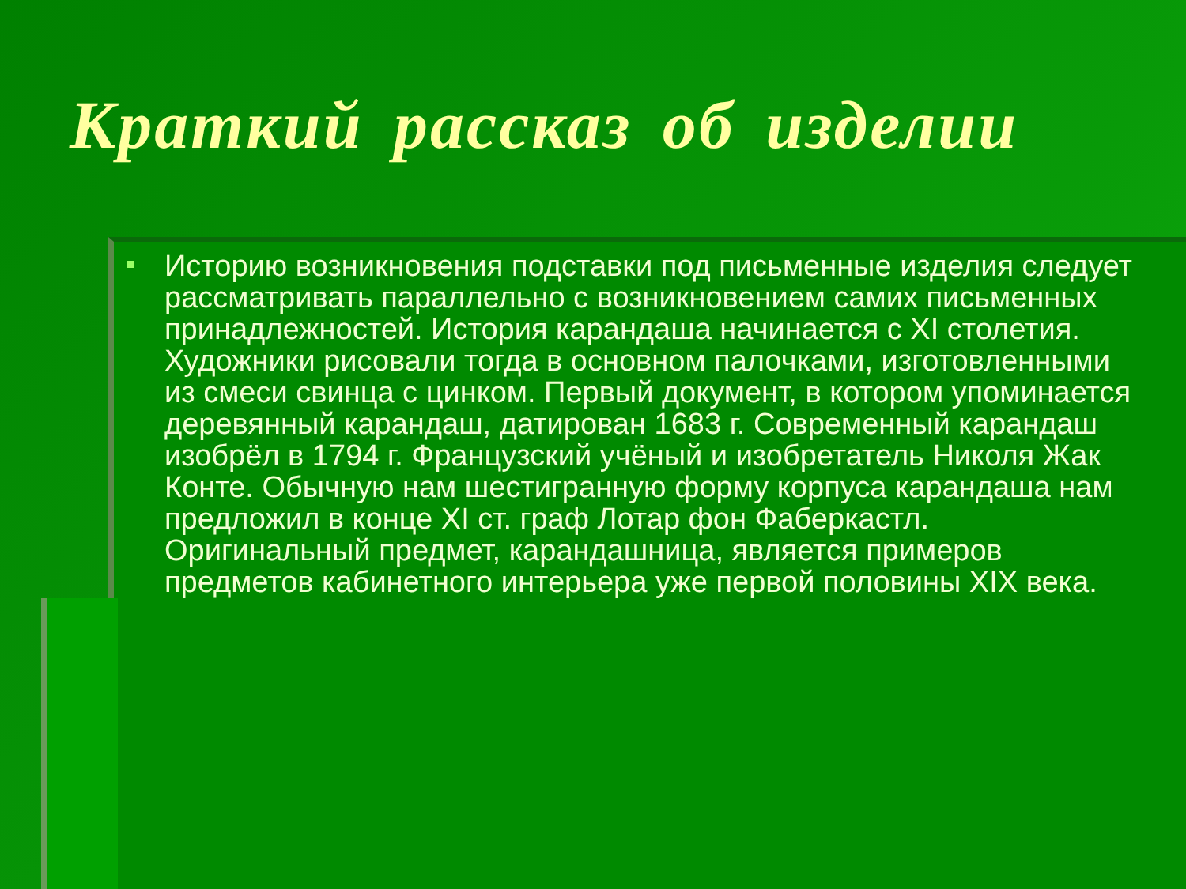Краткий рассказ об изделии
Историю возникновения подставки под письменные изделия следует рассматривать параллельно с возникновением самих письменных принадлежностей. История карандаша начинается с XI столетия. Художники рисовали тогда в основном палочками, изготовленными из смеси свинца с цинком. Первый документ, в котором упоминается деревянный карандаш, датирован 1683 г. Современный карандаш изобрёл в 1794 г. Французский учёный и изобретатель Николя Жак Конте. Обычную нам шестигранную форму корпуса карандаша нам предложил в конце XI ст. граф Лотар фон Фаберкастл. Оригинальный предмет, карандашница, является примеров предметов кабинетного интерьера уже первой половины XIX века.